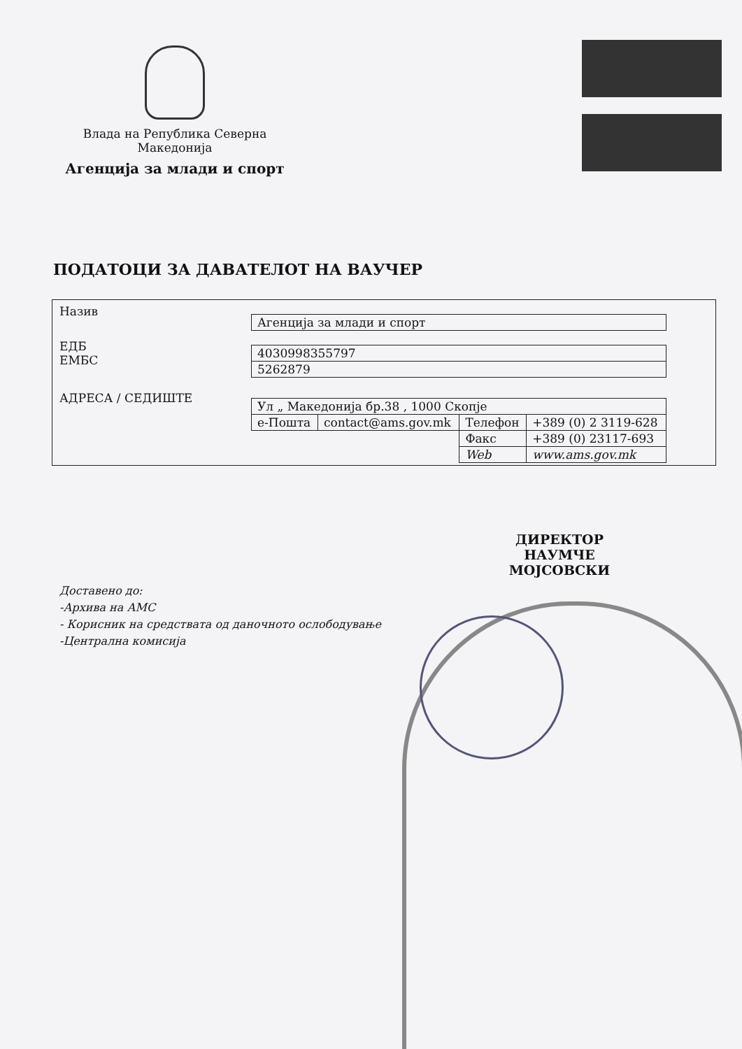Влада на Република Северна Македонија
Агенција за млади и спорт
ПОДАТОЦИ ЗА ДАВАТЕЛОТ НА ВАУЧЕР
Назив
ЕДБ
ЕМБС
АДРЕСА / СЕДИШТЕ
| Агенција за млади и спорт |
| 4030998355797 |
| 5262879 |
| Ул „ Македонија бр.38 , 1000 Скопје | | | |
| е-Пошта | contact@ams.gov.mk | Телефон | +389 (0) 2 3119-628 |
| | | Факс | +389 (0) 23117-693 |
| | | Web | www.ams.gov.mk |
ДИРЕКТОР
НАУМЧЕ МОЈСОВСКИ
Доставено до:
-Архива на АМС
- Корисник на средствата од даночното ослободување
-Централна комисија